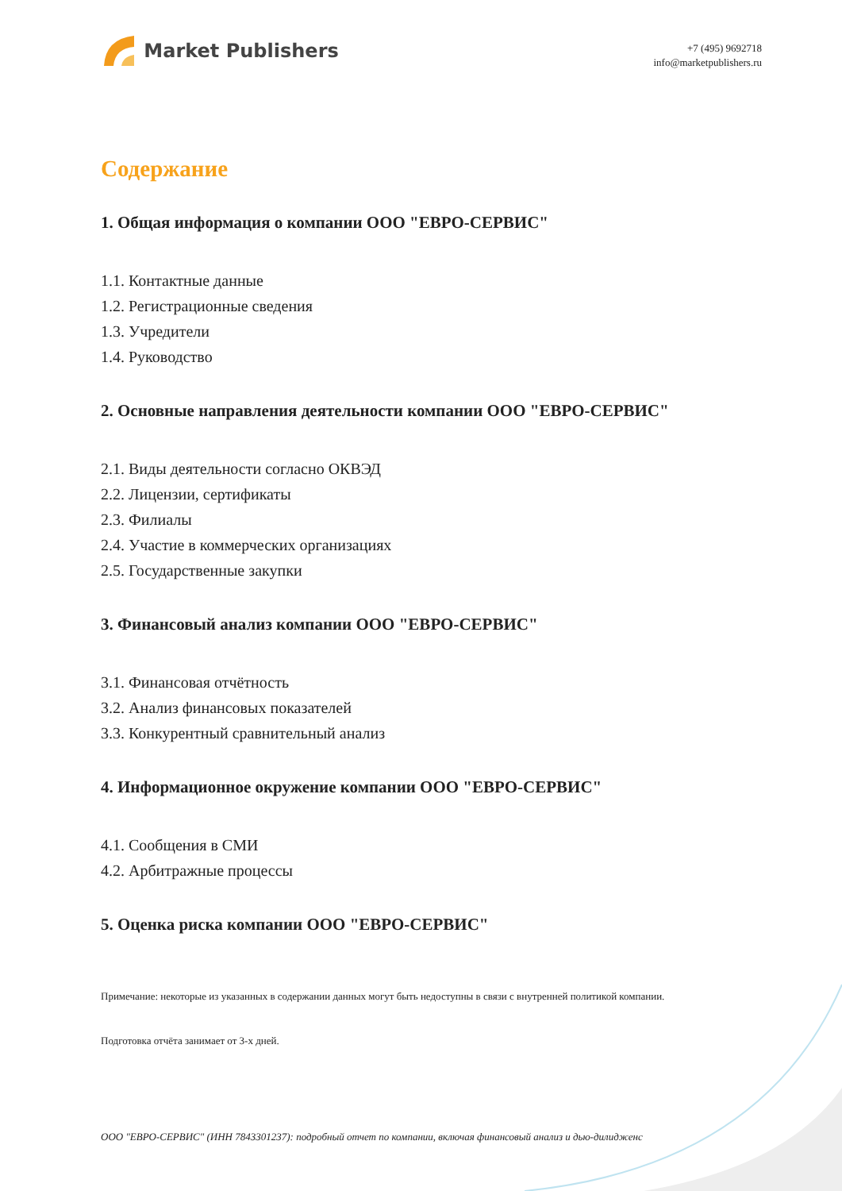Market Publishers
+7 (495) 9692718
info@marketpublishers.ru
Содержание
1. Общая информация о компании ООО "ЕВРО-СЕРВИС"
1.1. Контактные данные
1.2. Регистрационные сведения
1.3. Учредители
1.4. Руководство
2. Основные направления деятельности компании ООО "ЕВРО-СЕРВИС"
2.1. Виды деятельности согласно ОКВЭД
2.2. Лицензии, сертификаты
2.3. Филиалы
2.4. Участие в коммерческих организациях
2.5. Государственные закупки
3. Финансовый анализ компании ООО "ЕВРО-СЕРВИС"
3.1. Финансовая отчётность
3.2. Анализ финансовых показателей
3.3. Конкурентный сравнительный анализ
4. Информационное окружение компании ООО "ЕВРО-СЕРВИС"
4.1. Сообщения в СМИ
4.2. Арбитражные процессы
5. Оценка риска компании ООО "ЕВРО-СЕРВИС"
Примечание: некоторые из указанных в содержании данных могут быть недоступны в связи с внутренней политикой компании.
Подготовка отчёта занимает от 3-х дней.
ООО "ЕВРО-СЕРВИС" (ИНН 7843301237): подробный отчет по компании, включая финансовый анализ и дью-дилидженс